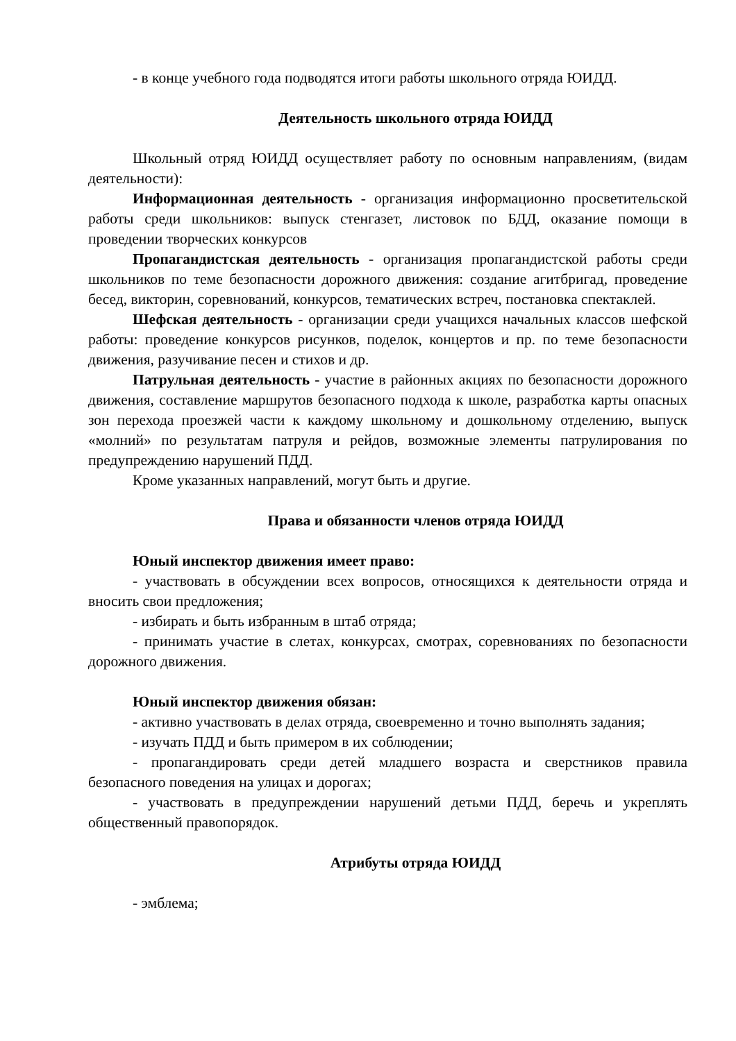- в конце учебного года подводятся итоги работы школьного отряда ЮИДД.
Деятельность школьного отряда ЮИДД
Школьный отряд ЮИДД осуществляет работу по основным направлениям, (видам деятельности):
Информационная деятельность - организация информационно просветительской работы среди школьников: выпуск стенгазет, листовок по БДД, оказание помощи в проведении творческих конкурсов
Пропагандистская деятельность - организация пропагандистской работы среди школьников по теме безопасности дорожного движения: создание агитбригад, проведение бесед, викторин, соревнований, конкурсов, тематических встреч, постановка спектаклей.
Шефская деятельность - организации среди учащихся начальных классов шефской работы: проведение конкурсов рисунков, поделок, концертов и пр. по теме безопасности движения, разучивание песен и стихов и др.
Патрульная деятельность - участие в районных акциях по безопасности дорожного движения, составление маршрутов безопасного подхода к школе, разработка карты опасных зон перехода проезжей части к каждому школьному и дошкольному отделению, выпуск «молний» по результатам патруля и рейдов, возможные элементы патрулирования по предупреждению нарушений ПДД.
Кроме указанных направлений, могут быть и другие.
Права и обязанности членов отряда ЮИДД
Юный инспектор движения имеет право:
- участвовать в обсуждении всех вопросов, относящихся к деятельности отряда и вносить свои предложения;
- избирать и быть избранным в штаб отряда;
- принимать участие в слетах, конкурсах, смотрах, соревнованиях по безопасности дорожного движения.
Юный инспектор движения обязан:
- активно участвовать в делах отряда, своевременно и точно выполнять задания;
- изучать ПДД и быть примером в их соблюдении;
- пропагандировать среди детей младшего возраста и сверстников правила безопасного поведения на улицах и дорогах;
- участвовать в предупреждении нарушений детьми ПДД, беречь и укреплять общественный правопорядок.
Атрибуты отряда ЮИДД
- эмблема;